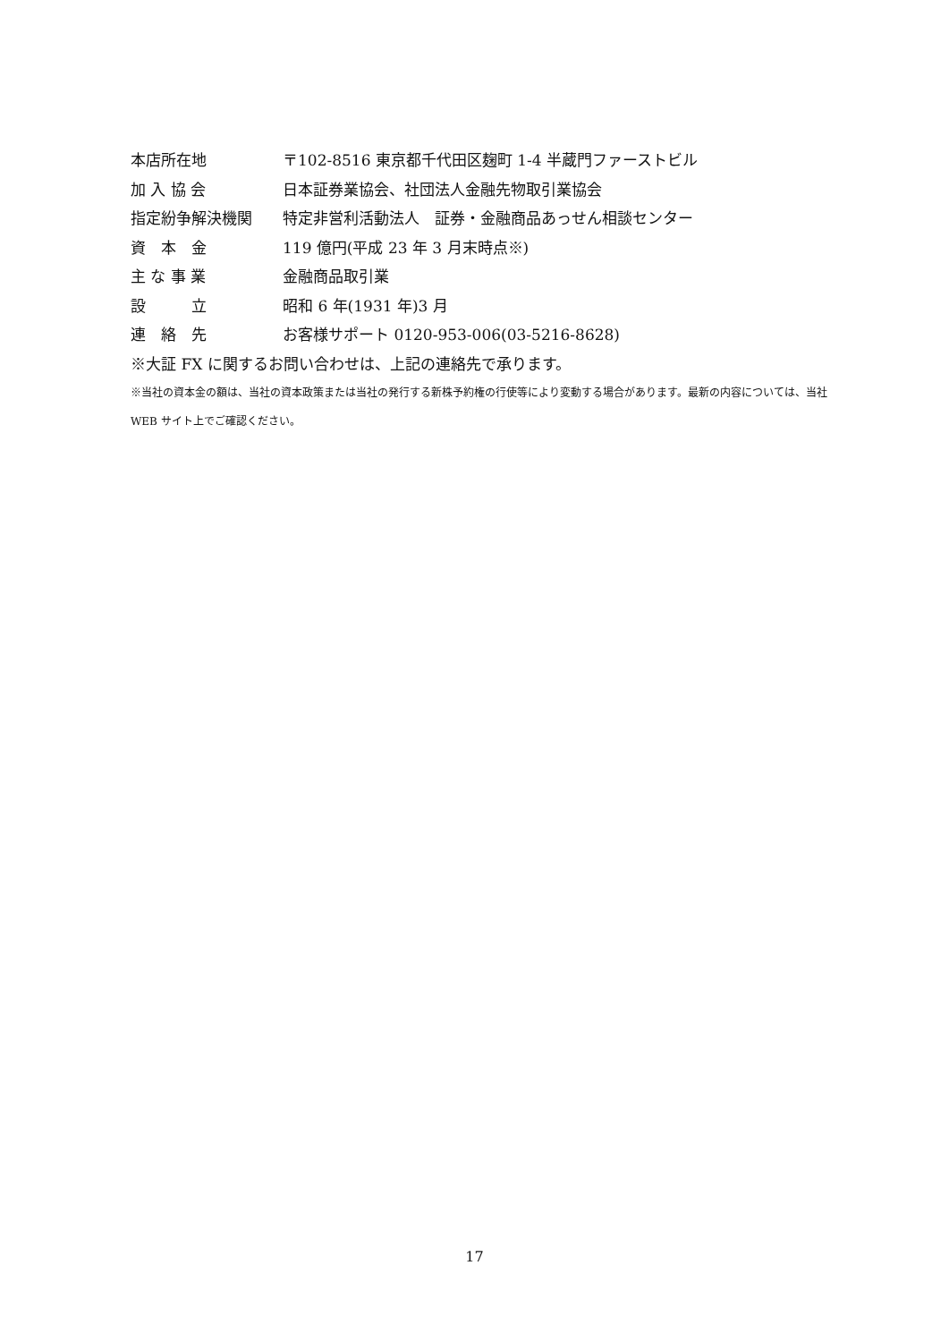本店所在地 〒102-8516 東京都千代田区麹町 1-4 半蔵門ファーストビル
加 入 協 会 日本証券業協会、社団法人金融先物取引業協会
指定紛争解決機関 特定非営利活動法人　証券・金融商品あっせん相談センター
資　本　金 119 億円(平成 23 年 3 月末時点※)
主 な 事 業 金融商品取引業
設　　　立 昭和 6 年(1931 年)3 月
連　絡　先 お客様サポート 0120-953-006(03-5216-8628)
※大証 FX に関するお問い合わせは、上記の連絡先で承ります。
※当社の資本金の額は、当社の資本政策または当社の発行する新株予約権の行使等により変動する場合があります。最新の内容については、当社 WEB サイト上でご確認ください。
17